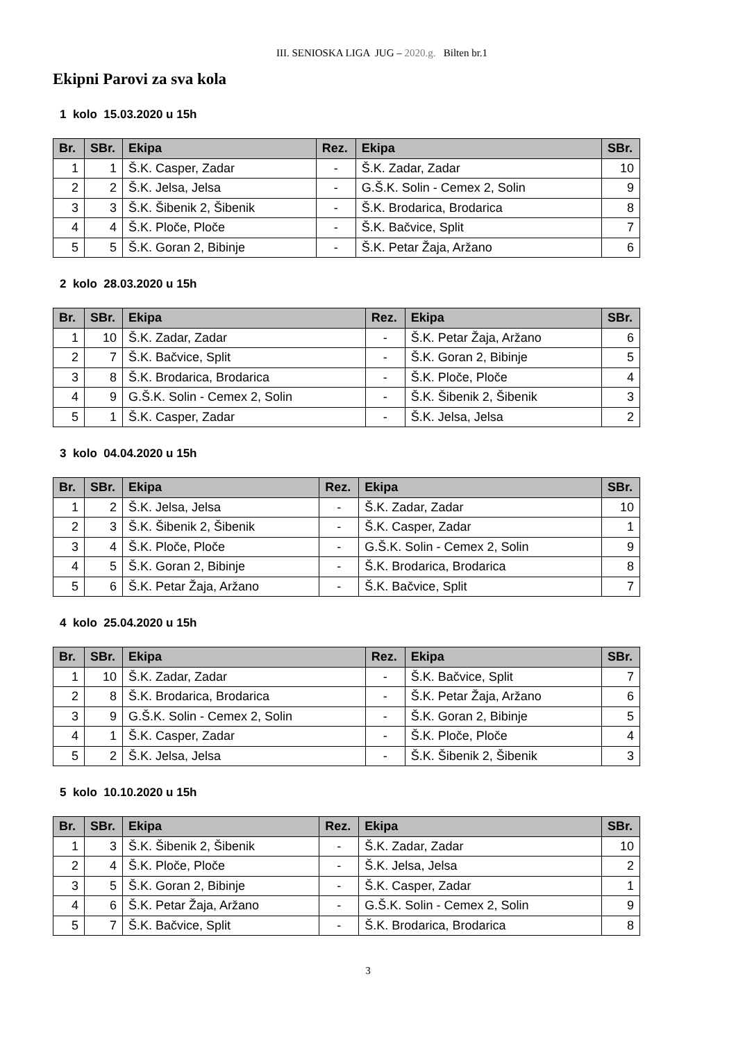III. SENIOSKA LIGA JUG – 2020.g. Bilten br.1
Ekipni Parovi za sva kola
1 kolo 15.03.2020 u 15h
| Br. | SBr. | Ekipa | Rez. | Ekipa | SBr. |
| --- | --- | --- | --- | --- | --- |
| 1 | 1 | Š.K. Casper, Zadar | - | Š.K. Zadar, Zadar | 10 |
| 2 | 2 | Š.K. Jelsa, Jelsa | - | G.Š.K. Solin - Cemex 2, Solin | 9 |
| 3 | 3 | Š.K. Šibenik 2, Šibenik | - | Š.K. Brodarica, Brodarica | 8 |
| 4 | 4 | Š.K. Ploče, Ploče | - | Š.K. Bačvice, Split | 7 |
| 5 | 5 | Š.K. Goran 2, Bibinje | - | Š.K. Petar Žaja, Aržano | 6 |
2 kolo 28.03.2020 u 15h
| Br. | SBr. | Ekipa | Rez. | Ekipa | SBr. |
| --- | --- | --- | --- | --- | --- |
| 1 | 10 | Š.K. Zadar, Zadar | - | Š.K. Petar Žaja, Aržano | 6 |
| 2 | 7 | Š.K. Bačvice, Split | - | Š.K. Goran 2, Bibinje | 5 |
| 3 | 8 | Š.K. Brodarica, Brodarica | - | Š.K. Ploče, Ploče | 4 |
| 4 | 9 | G.Š.K. Solin - Cemex 2, Solin | - | Š.K. Šibenik 2, Šibenik | 3 |
| 5 | 1 | Š.K. Casper, Zadar | - | Š.K. Jelsa, Jelsa | 2 |
3 kolo 04.04.2020 u 15h
| Br. | SBr. | Ekipa | Rez. | Ekipa | SBr. |
| --- | --- | --- | --- | --- | --- |
| 1 | 2 | Š.K. Jelsa, Jelsa | - | Š.K. Zadar, Zadar | 10 |
| 2 | 3 | Š.K. Šibenik 2, Šibenik | - | Š.K. Casper, Zadar | 1 |
| 3 | 4 | Š.K. Ploče, Ploče | - | G.Š.K. Solin - Cemex 2, Solin | 9 |
| 4 | 5 | Š.K. Goran 2, Bibinje | - | Š.K. Brodarica, Brodarica | 8 |
| 5 | 6 | Š.K. Petar Žaja, Aržano | - | Š.K. Bačvice, Split | 7 |
4 kolo 25.04.2020 u 15h
| Br. | SBr. | Ekipa | Rez. | Ekipa | SBr. |
| --- | --- | --- | --- | --- | --- |
| 1 | 10 | Š.K. Zadar, Zadar | - | Š.K. Bačvice, Split | 7 |
| 2 | 8 | Š.K. Brodarica, Brodarica | - | Š.K. Petar Žaja, Aržano | 6 |
| 3 | 9 | G.Š.K. Solin - Cemex 2, Solin | - | Š.K. Goran 2, Bibinje | 5 |
| 4 | 1 | Š.K. Casper, Zadar | - | Š.K. Ploče, Ploče | 4 |
| 5 | 2 | Š.K. Jelsa, Jelsa | - | Š.K. Šibenik 2, Šibenik | 3 |
5 kolo 10.10.2020 u 15h
| Br. | SBr. | Ekipa | Rez. | Ekipa | SBr. |
| --- | --- | --- | --- | --- | --- |
| 1 | 3 | Š.K. Šibenik 2, Šibenik | - | Š.K. Zadar, Zadar | 10 |
| 2 | 4 | Š.K. Ploče, Ploče | - | Š.K. Jelsa, Jelsa | 2 |
| 3 | 5 | Š.K. Goran 2, Bibinje | - | Š.K. Casper, Zadar | 1 |
| 4 | 6 | Š.K. Petar Žaja, Aržano | - | G.Š.K. Solin - Cemex 2, Solin | 9 |
| 5 | 7 | Š.K. Bačvice, Split | - | Š.K. Brodarica, Brodarica | 8 |
3